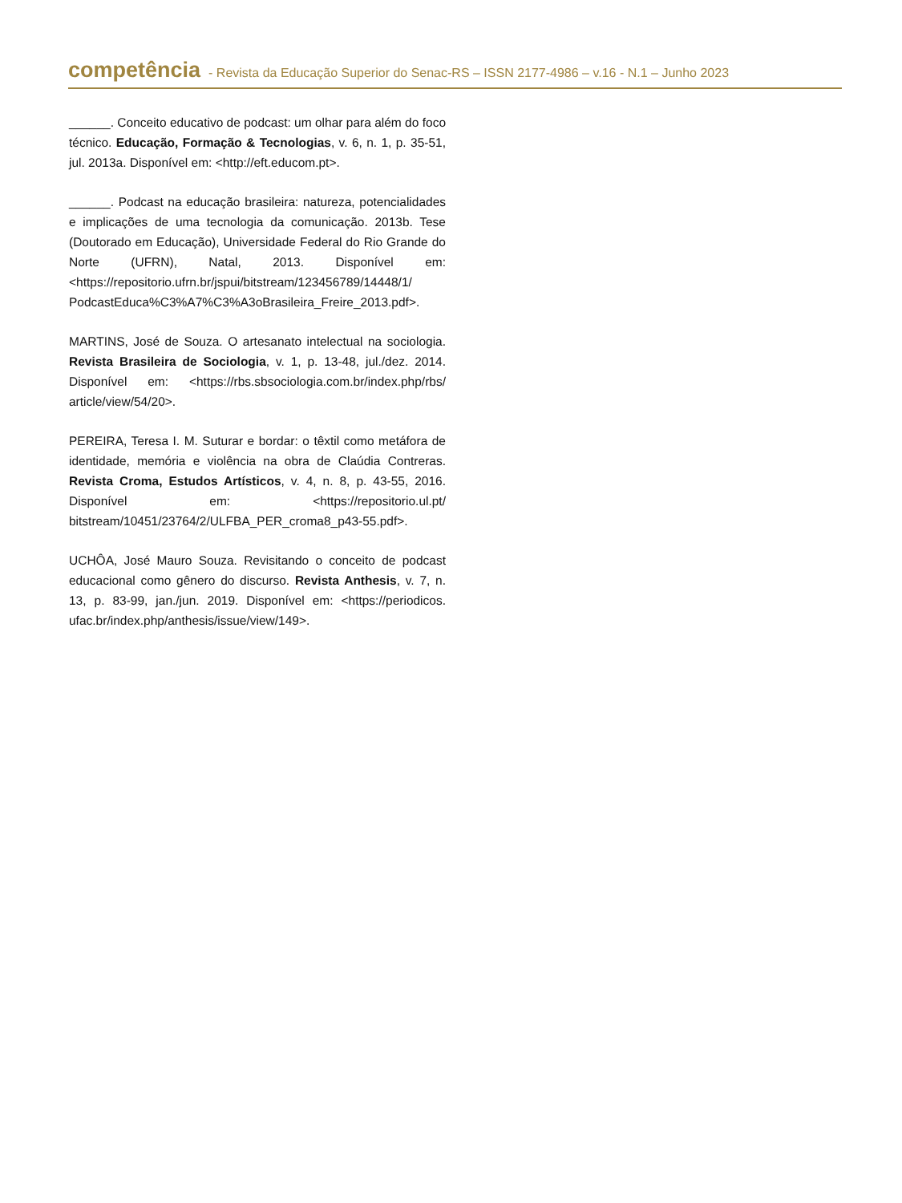competência - Revista da Educação Superior do Senac-RS – ISSN 2177-4986 – v.16 - N.1 – Junho 2023
______. Conceito educativo de podcast: um olhar para além do foco técnico. Educação, Formação & Tecnologias, v. 6, n. 1, p. 35-51, jul. 2013a. Disponível em: <http://eft.educom.pt>.
______. Podcast na educação brasileira: natureza, potencialidades e implicações de uma tecnologia da comunicação. 2013b. Tese (Doutorado em Educação), Universidade Federal do Rio Grande do Norte (UFRN), Natal, 2013. Disponível em: <https://repositorio.ufrn.br/jspui/bitstream/123456789/14448/1/ PodcastEduca%C3%A7%C3%A3oBrasileira_Freire_2013.pdf>.
MARTINS, José de Souza. O artesanato intelectual na sociologia. Revista Brasileira de Sociologia, v. 1, p. 13-48, jul./dez. 2014. Disponível em: <https://rbs.sbsociologia.com.br/index.php/rbs/ article/view/54/20>.
PEREIRA, Teresa I. M. Suturar e bordar: o têxtil como metáfora de identidade, memória e violência na obra de Claúdia Contreras. Revista Croma, Estudos Artísticos, v. 4, n. 8, p. 43-55, 2016. Disponível em: <https://repositorio.ul.pt/ bitstream/10451/23764/2/ULFBA_PER_croma8_p43-55.pdf>.
UCHÔA, José Mauro Souza. Revisitando o conceito de podcast educacional como gênero do discurso. Revista Anthesis, v. 7, n. 13, p. 83-99, jan./jun. 2019. Disponível em: <https://periodicos. ufac.br/index.php/anthesis/issue/view/149>.